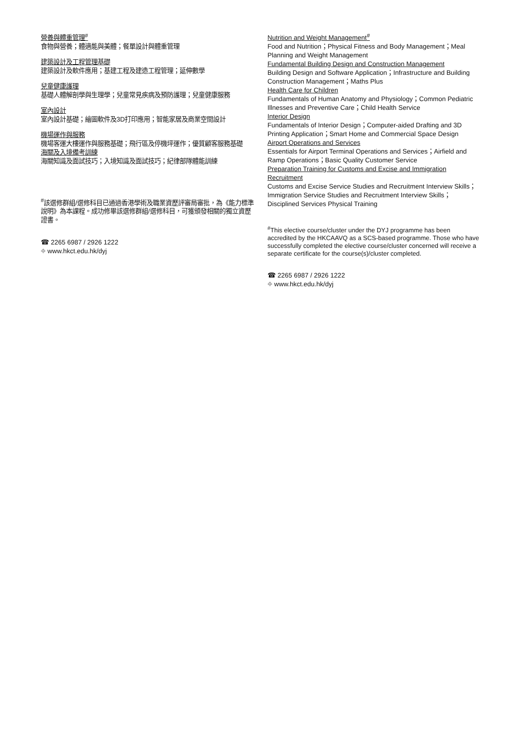營養與體重管理<sup>#</sup>
食物與營養；體適能與美體；餐單設計與體重管理
建築設計及工程管理基礎
建築設計及軟件應用；基建工程及建造工程管理；延伸數學
兒童健康護理
基礎人體解剖學與生理學；兒童常見疾病及預防護理；兒童健康服務
室內設計
室內設計基礎；繪圖軟件及3D打印應用；智能家居及商業空間設計
機場運作與服務
機場客運大樓運作與服務基礎；飛行區及停機坪運作；優質顧客服務基礎
海關及入境備考訓練
海關知識及面試技巧；入境知識及面試技巧；紀律部隊體能訓練
<sup>#</sup> 該選修群組/選修科目已通過香港學術及職業資歷評審局審批，為《能力標準說明》為本課程。成功修畢該選修群組/選修科目，可獲頒發相關的獨立資歷證書。
☎ 2265 6987 / 2926 1222
⌖ www.hkct.edu.hk/dyj
Nutrition and Weight Management<sup>#</sup>
Food and Nutrition；Physical Fitness and Body Management；Meal Planning and Weight Management
Fundamental Building Design and Construction Management
Building Design and Software Application；Infrastructure and Building Construction Management；Maths Plus
Health Care for Children
Fundamentals of Human Anatomy and Physiology；Common Pediatric Illnesses and Preventive Care；Child Health Service
Interior Design
Fundamentals of Interior Design；Computer-aided Drafting and 3D Printing Application；Smart Home and Commercial Space Design
Airport Operations and Services
Essentials for Airport Terminal Operations and Services；Airfield and Ramp Operations；Basic Quality Customer Service
Preparation Training for Customs and Excise and Immigration Recruitment
Customs and Excise Service Studies and Recruitment Interview Skills；Immigration Service Studies and Recruitment Interview Skills；Disciplined Services Physical Training
<sup>#</sup> This elective course/cluster under the DYJ programme has been accredited by the HKCAAVQ as a SCS-based programme. Those who have successfully completed the elective course/cluster concerned will receive a separate certificate for the course(s)/cluster completed.
☎ 2265 6987 / 2926 1222
⌖ www.hkct.edu.hk/dyj